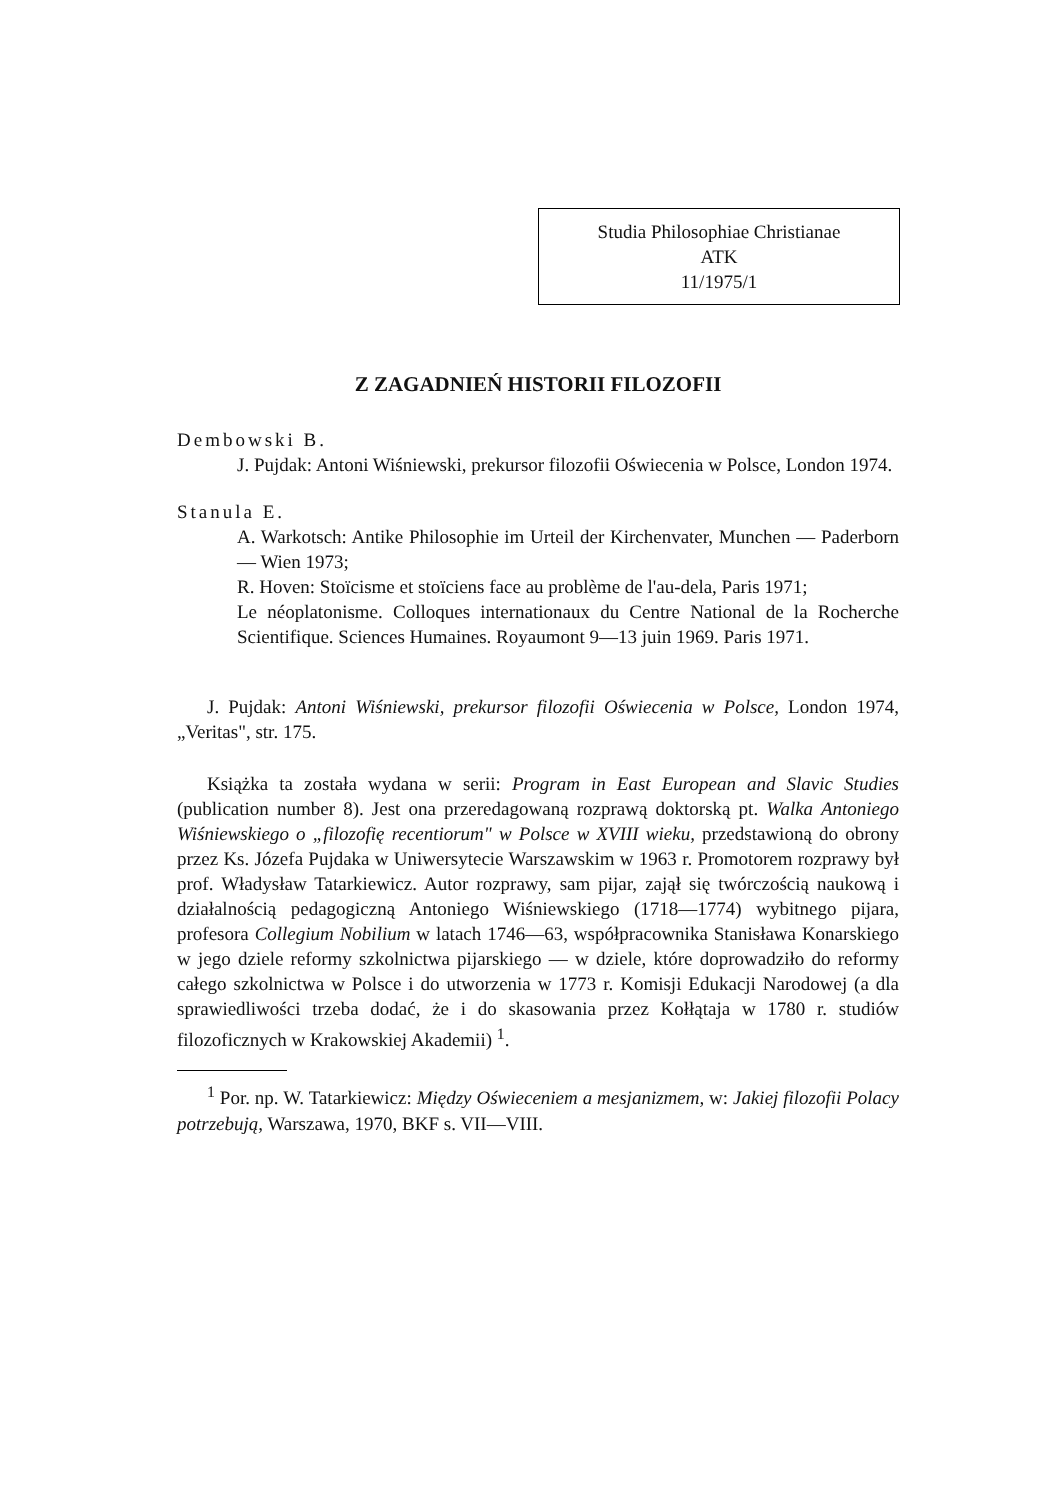Studia Philosophiae Christianae
ATK
11/1975/1
Z ZAGADNIEŃ HISTORII FILOZOFII
Dembowski B.
J. Pujdak: Antoni Wiśniewski, prekursor filozofii Oświecenia w Polsce, London 1974.
Stanula E.
A. Warkotsch: Antike Philosophie im Urteil der Kirchenvater, Munchen — Paderborn — Wien 1973;
R. Hoven: Stoïcisme et stoïciens face au problème de l'au-dela, Paris 1971;
Le néoplatonisme. Colloques internationaux du Centre National de la Rocherche Scientifique. Sciences Humaines. Royaumont 9—13 juin 1969. Paris 1971.
J. Pujdak: Antoni Wiśniewski, prekursor filozofii Oświecenia w Polsce, London 1974, „Veritas", str. 175.
Książka ta została wydana w serii: Program in East European and Slavic Studies (publication number 8). Jest ona przeredagowaną rozprawą doktorską pt. Walka Antoniego Wiśniewskiego o „filozofię recentiorum" w Polsce w XVIII wieku, przedstawioną do obrony przez Ks. Józefa Pujdaka w Uniwersytecie Warszawskim w 1963 r. Promotorem rozprawy był prof. Władysław Tatarkiewicz. Autor rozprawy, sam pijar, zajął się twórczością naukową i działalnością pedagogiczną Antoniego Wiśniewskiego (1718—1774) wybitnego pijara, profesora Collegium Nobilium w latach 1746—63, współpracownika Stanisława Konarskiego w jego dziele reformy szkolnictwa pijarskiego — w dziele, które doprowadziło do reformy całego szkolnictwa w Polsce i do utworzenia w 1773 r. Komisji Edukacji Narodowej (a dla sprawiedliwości trzeba dodać, że i do skasowania przez Kołłątaja w 1780 r. studiów filozoficznych w Krakowskiej Akademii) <sup>1</sup>.
<sup>1</sup> Por. np. W. Tatarkiewicz: Między Oświeceniem a mesjanizmem, w: Jakiej filozofii Polacy potrzebują, Warszawa, 1970, BKF s. VII—VIII.